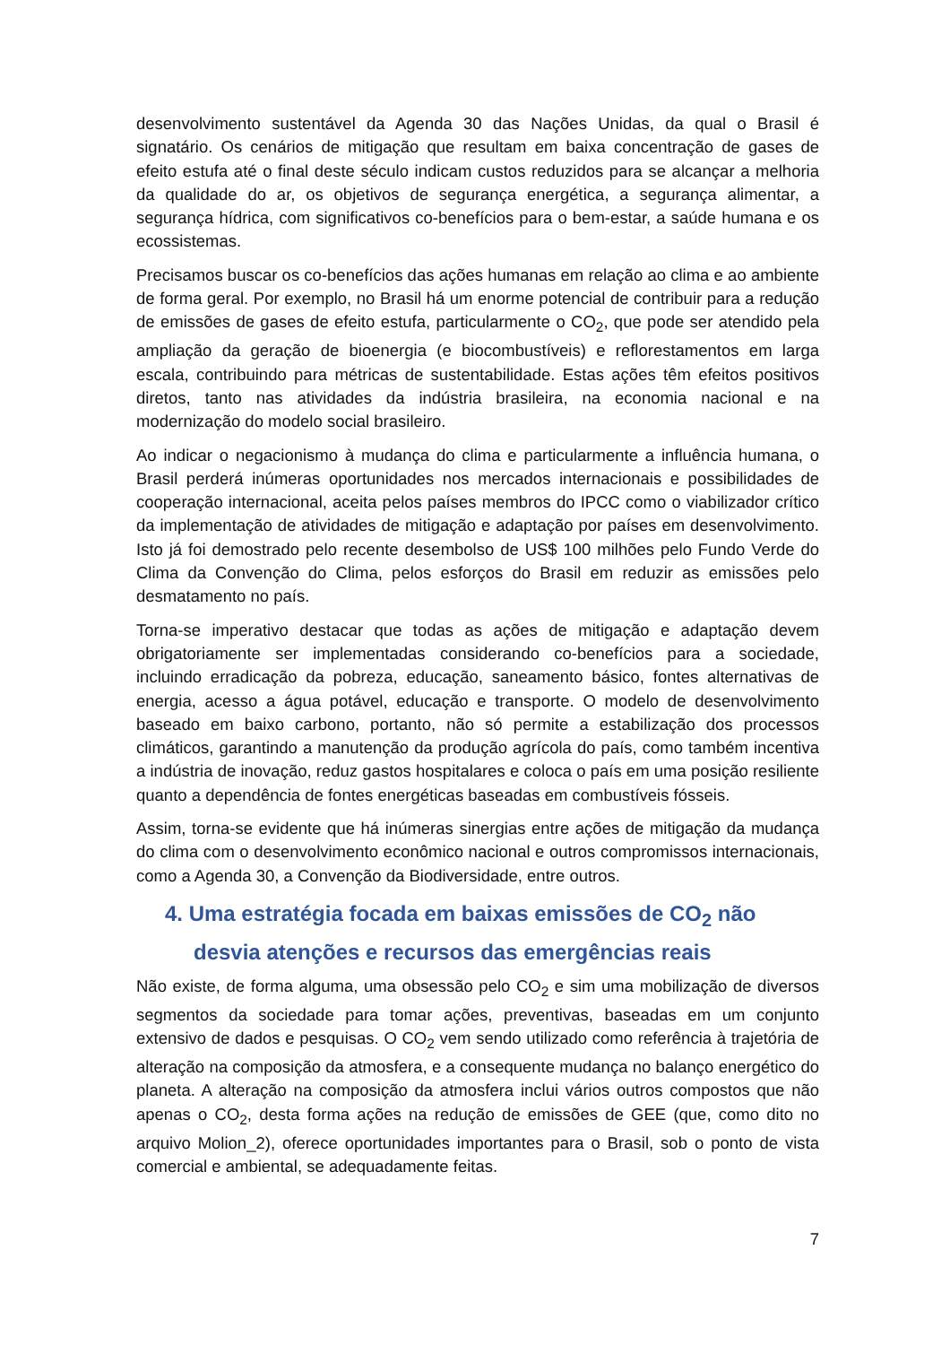desenvolvimento sustentável da Agenda 30 das Nações Unidas, da qual o Brasil é signatário. Os cenários de mitigação que resultam em baixa concentração de gases de efeito estufa até o final deste século indicam custos reduzidos para se alcançar a melhoria da qualidade do ar, os objetivos de segurança energética, a segurança alimentar, a segurança hídrica, com significativos co-benefícios para o bem-estar, a saúde humana e os ecossistemas.
Precisamos buscar os co-benefícios das ações humanas em relação ao clima e ao ambiente de forma geral. Por exemplo, no Brasil há um enorme potencial de contribuir para a redução de emissões de gases de efeito estufa, particularmente o CO<sub>2</sub>, que pode ser atendido pela ampliação da geração de bioenergia (e biocombustíveis) e reflorestamentos em larga escala, contribuindo para métricas de sustentabilidade. Estas ações têm efeitos positivos diretos, tanto nas atividades da indústria brasileira, na economia nacional e na modernização do modelo social brasileiro.
Ao indicar o negacionismo à mudança do clima e particularmente a influência humana, o Brasil perderá inúmeras oportunidades nos mercados internacionais e possibilidades de cooperação internacional, aceita pelos países membros do IPCC como o viabilizador crítico da implementação de atividades de mitigação e adaptação por países em desenvolvimento. Isto já foi demostrado pelo recente desembolso de US$ 100 milhões pelo Fundo Verde do Clima da Convenção do Clima, pelos esforços do Brasil em reduzir as emissões pelo desmatamento no país.
Torna-se imperativo destacar que todas as ações de mitigação e adaptação devem obrigatoriamente ser implementadas considerando co-benefícios para a sociedade, incluindo erradicação da pobreza, educação, saneamento básico, fontes alternativas de energia, acesso a água potável, educação e transporte. O modelo de desenvolvimento baseado em baixo carbono, portanto, não só permite a estabilização dos processos climáticos, garantindo a manutenção da produção agrícola do país, como também incentiva a indústria de inovação, reduz gastos hospitalares e coloca o país em uma posição resiliente quanto a dependência de fontes energéticas baseadas em combustíveis fósseis.
Assim, torna-se evidente que há inúmeras sinergias entre ações de mitigação da mudança do clima com o desenvolvimento econômico nacional e outros compromissos internacionais, como a Agenda 30, a Convenção da Biodiversidade, entre outros.
4. Uma estratégia focada em baixas emissões de CO<sub>2</sub> não desvia atenções e recursos das emergências reais
Não existe, de forma alguma, uma obsessão pelo CO<sub>2</sub> e sim uma mobilização de diversos segmentos da sociedade para tomar ações, preventivas, baseadas em um conjunto extensivo de dados e pesquisas. O CO<sub>2</sub> vem sendo utilizado como referência à trajetória de alteração na composição da atmosfera, e a consequente mudança no balanço energético do planeta. A alteração na composição da atmosfera inclui vários outros compostos que não apenas o CO<sub>2</sub>, desta forma ações na redução de emissões de GEE (que, como dito no arquivo Molion_2), oferece oportunidades importantes para o Brasil, sob o ponto de vista comercial e ambiental, se adequadamente feitas.
7